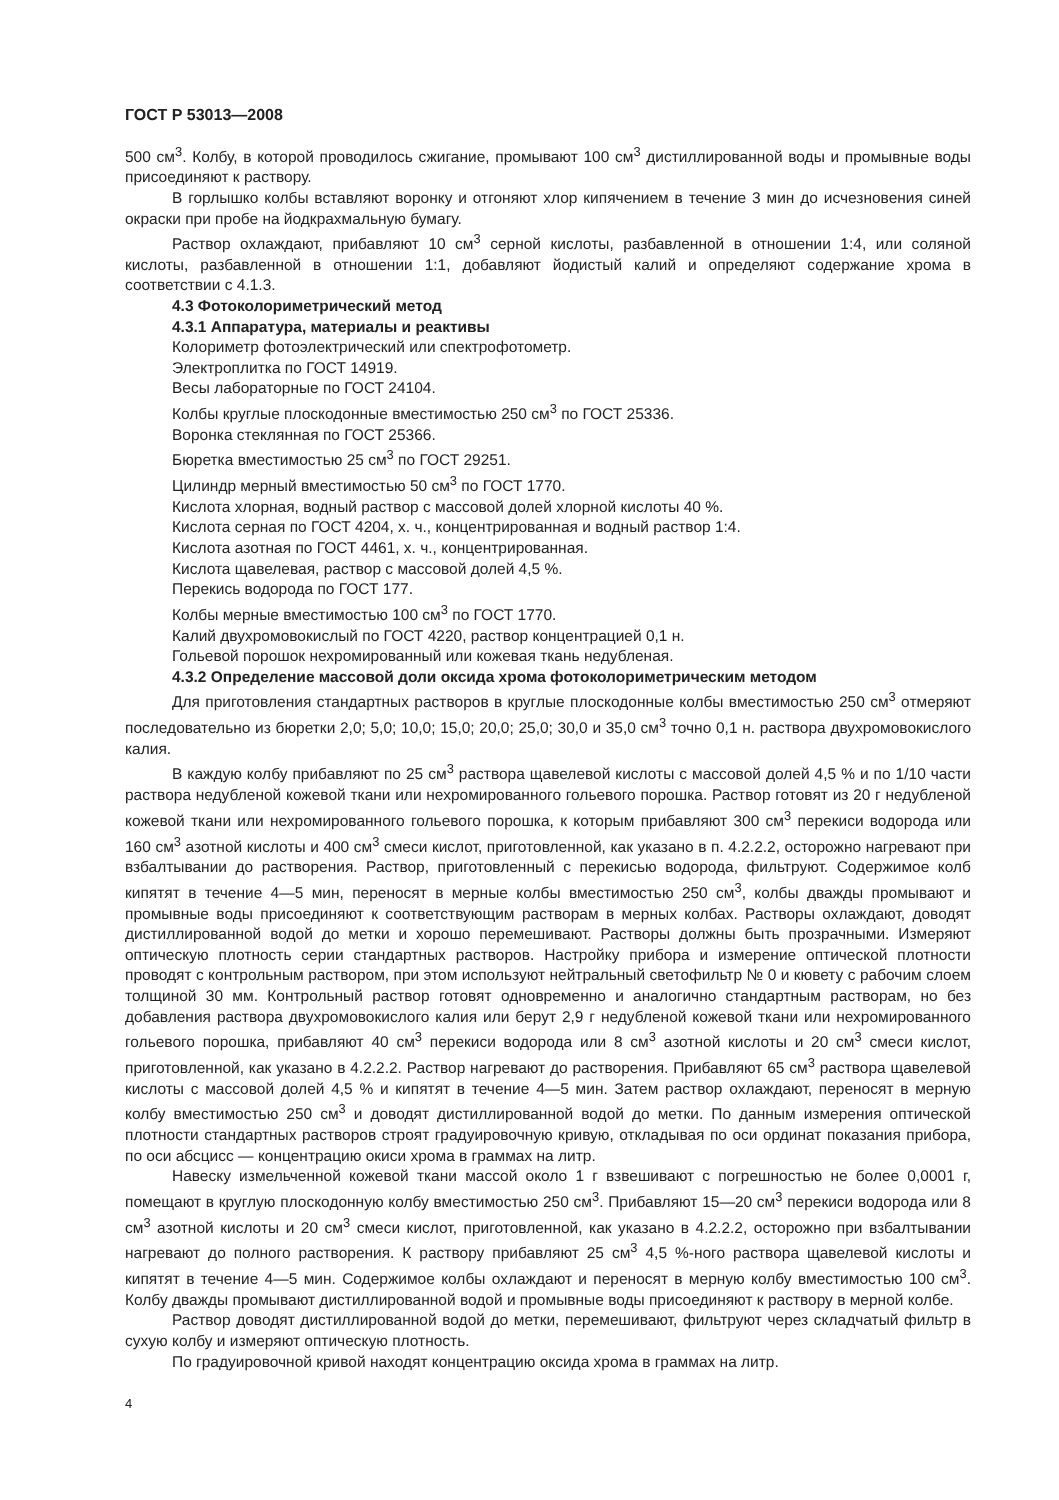ГОСТ Р 53013—2008
500 см<sup>3</sup>. Колбу, в которой проводилось сжигание, промывают 100 см<sup>3</sup> дистиллированной воды и промывные воды присоединяют к раствору.
В горлышко колбы вставляют воронку и отгоняют хлор кипячением в течение 3 мин до исчезновения синей окраски при пробе на йодкрахмальную бумагу.
Раствор охлаждают, прибавляют 10 см<sup>3</sup> серной кислоты, разбавленной в отношении 1:4, или соляной кислоты, разбавленной в отношении 1:1, добавляют йодистый калий и определяют содержание хрома в соответствии с 4.1.3.
4.3 Фотоколориметрический метод
4.3.1 Аппаратура, материалы и реактивы
Колориметр фотоэлектрический или спектрофотометр.
Электроплитка по ГОСТ 14919.
Весы лабораторные по ГОСТ 24104.
Колбы круглые плоскодонные вместимостью 250 см<sup>3</sup> по ГОСТ 25336.
Воронка стеклянная по ГОСТ 25366.
Бюретка вместимостью 25 см<sup>3</sup> по ГОСТ 29251.
Цилиндр мерный вместимостью 50 см<sup>3</sup> по ГОСТ 1770.
Кислота хлорная, водный раствор с массовой долей хлорной кислоты 40 %.
Кислота серная по ГОСТ 4204, х. ч., концентрированная и водный раствор 1:4.
Кислота азотная по ГОСТ 4461, х. ч., концентрированная.
Кислота щавелевая, раствор с массовой долей 4,5 %.
Перекись водорода по ГОСТ 177.
Колбы мерные вместимостью 100 см<sup>3</sup> по ГОСТ 1770.
Калий двухромовокислый по ГОСТ 4220, раствор концентрацией 0,1 н.
Гольевой порошок нехромированный или кожевая ткань недубленая.
4.3.2 Определение массовой доли оксида хрома фотоколориметрическим методом
Для приготовления стандартных растворов в круглые плоскодонные колбы вместимостью 250 см<sup>3</sup> отмеряют последовательно из бюретки 2,0; 5,0; 10,0; 15,0; 20,0; 25,0; 30,0 и 35,0 см<sup>3</sup> точно 0,1 н. раствора двухромовокислого калия.
В каждую колбу прибавляют по 25 см<sup>3</sup> раствора щавелевой кислоты с массовой долей 4,5 % и по 1/10 части раствора недубленой кожевой ткани или нехромированного гольевого порошка. Раствор готовят из 20 г недубленой кожевой ткани или нехромированного гольевого порошка, к которым прибавляют 300 см<sup>3</sup> перекиси водорода или 160 см<sup>3</sup> азотной кислоты и 400 см<sup>3</sup> смеси кислот, приготовленной, как указано в п. 4.2.2.2, осторожно нагревают при взбалтывании до растворения. Раствор, приготовленный с перекисью водорода, фильтруют. Содержимое колб кипятят в течение 4—5 мин, переносят в мерные колбы вместимостью 250 см<sup>3</sup>, колбы дважды промывают и промывные воды присоединяют к соответствующим растворам в мерных колбах. Растворы охлаждают, доводят дистиллированной водой до метки и хорошо перемешивают. Растворы должны быть прозрачными. Измеряют оптическую плотность серии стандартных растворов. Настройку прибора и измерение оптической плотности проводят с контрольным раствором, при этом используют нейтральный светофильтр № 0 и кювету с рабочим слоем толщиной 30 мм. Контрольный раствор готовят одновременно и аналогично стандартным растворам, но без добавления раствора двухромовокислого калия или берут 2,9 г недубленой кожевой ткани или нехромированного гольевого порошка, прибавляют 40 см<sup>3</sup> перекиси водорода или 8 см<sup>3</sup> азотной кислоты и 20 см<sup>3</sup> смеси кислот, приготовленной, как указано в 4.2.2.2. Раствор нагревают до растворения. Прибавляют 65 см<sup>3</sup> раствора щавелевой кислоты с массовой долей 4,5 % и кипятят в течение 4—5 мин. Затем раствор охлаждают, переносят в мерную колбу вместимостью 250 см<sup>3</sup> и доводят дистиллированной водой до метки. По данным измерения оптической плотности стандартных растворов строят градуировочную кривую, откладывая по оси ординат показания прибора, по оси абсцисс — концентрацию окиси хрома в граммах на литр.
Навеску измельченной кожевой ткани массой около 1 г взвешивают с погрешностью не более 0,0001 г, помещают в круглую плоскодонную колбу вместимостью 250 см<sup>3</sup>. Прибавляют 15—20 см<sup>3</sup> перекиси водорода или 8 см<sup>3</sup> азотной кислоты и 20 см<sup>3</sup> смеси кислот, приготовленной, как указано в 4.2.2.2, осторожно при взбалтывании нагревают до полного растворения. К раствору прибавляют 25 см<sup>3</sup> 4,5 %-ного раствора щавелевой кислоты и кипятят в течение 4—5 мин. Содержимое колбы охлаждают и переносят в мерную колбу вместимостью 100 см<sup>3</sup>. Колбу дважды промывают дистиллированной водой и промывные воды присоединяют к раствору в мерной колбе.
Раствор доводят дистиллированной водой до метки, перемешивают, фильтруют через складчатый фильтр в сухую колбу и измеряют оптическую плотность.
По градуировочной кривой находят концентрацию оксида хрома в граммах на литр.
4